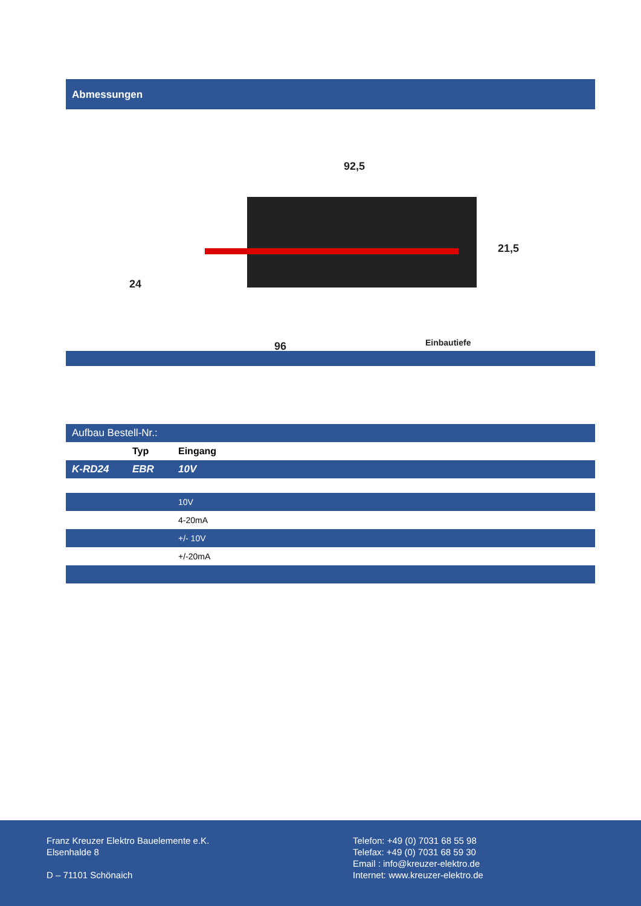Abmessungen
92,5
24
21,5
96
Einbautiefe
| Aufbau Bestell-Nr.: | | |
| | Typ | Eingang |
| K-RD24 | EBR | 10V |
| | | 10V |
| | | 4-20mA |
| | | +/- 10V |
| | | +/-20mA |
Franz Kreuzer Elektro Bauelemente e.K.
Elsenhalde 8
D – 71101 Schönaich
Telefon: +49 (0) 7031 68 55 98
Telefax: +49 (0) 7031 68 59 30
Email : info@kreuzer-elektro.de
Internet: www.kreuzer-elektro.de